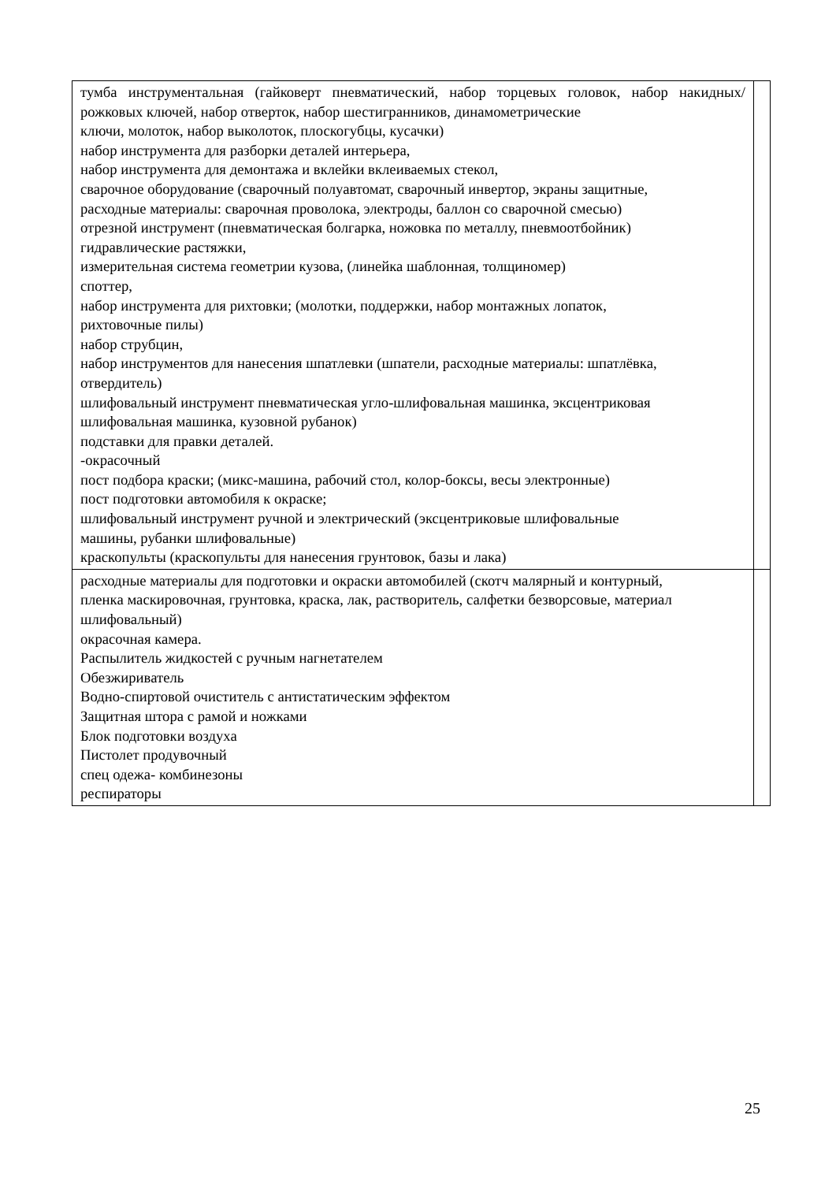| тумба инструментальная (гайковерт пневматический, набор торцевых головок, набор накидных/рожковых ключей, набор отверток, набор шестигранников, динамометрические ключи, молоток, набор выколоток, плоскогубцы, кусачки) набор инструмента для разборки деталей интерьера, набор инструмента для демонтажа и вклейки вклеиваемых стекол, сварочное оборудование (сварочный полуавтомат, сварочный инвертор, экраны защитные, расходные материалы: сварочная проволока, электроды, баллон со сварочной смесью) отрезной инструмент (пневматическая болгарка, ножовка по металлу, пневмоотбойник) гидравлические растяжки, измерительная система геометрии кузова, (линейка шаблонная, толщиномер) споттер, набор инструмента для рихтовки; (молотки, поддержки, набор монтажных лопаток, рихтовочные пилы) набор струбцин, набор инструментов для нанесения шпатлевки (шпатели, расходные материалы: шпатлёвка, отвердитель) шлифовальный инструмент пневматическая угло-шлифовальная машинка, эксцентриковая шлифовальная машинка, кузовной рубанок) подставки для правки деталей. -окрасочный пост подбора краски; (микс-машина, рабочий стол, колор-боксы, весы электронные) пост подготовки автомобиля к окраске; шлифовальный инструмент ручной и электрический (эксцентриковые шлифовальные машины, рубанки шлифовальные) краскопульты (краскопульты для нанесения грунтовок, базы и лака) | |
| расходные материалы для подготовки и окраски автомобилей (скотч малярный и контурный, пленка маскировочная, грунтовка, краска, лак, растворитель, салфетки безворсовые, материал шлифовальный) окрасочная камера. Распылитель жидкостей с ручным нагнетателем Обезжириватель Водно-спиртовой очиститель с антистатическим эффектом Защитная штора с рамой и ножками Блок подготовки воздуха Пистолет продувочный спец одежа- комбинезоны респираторы | |
25